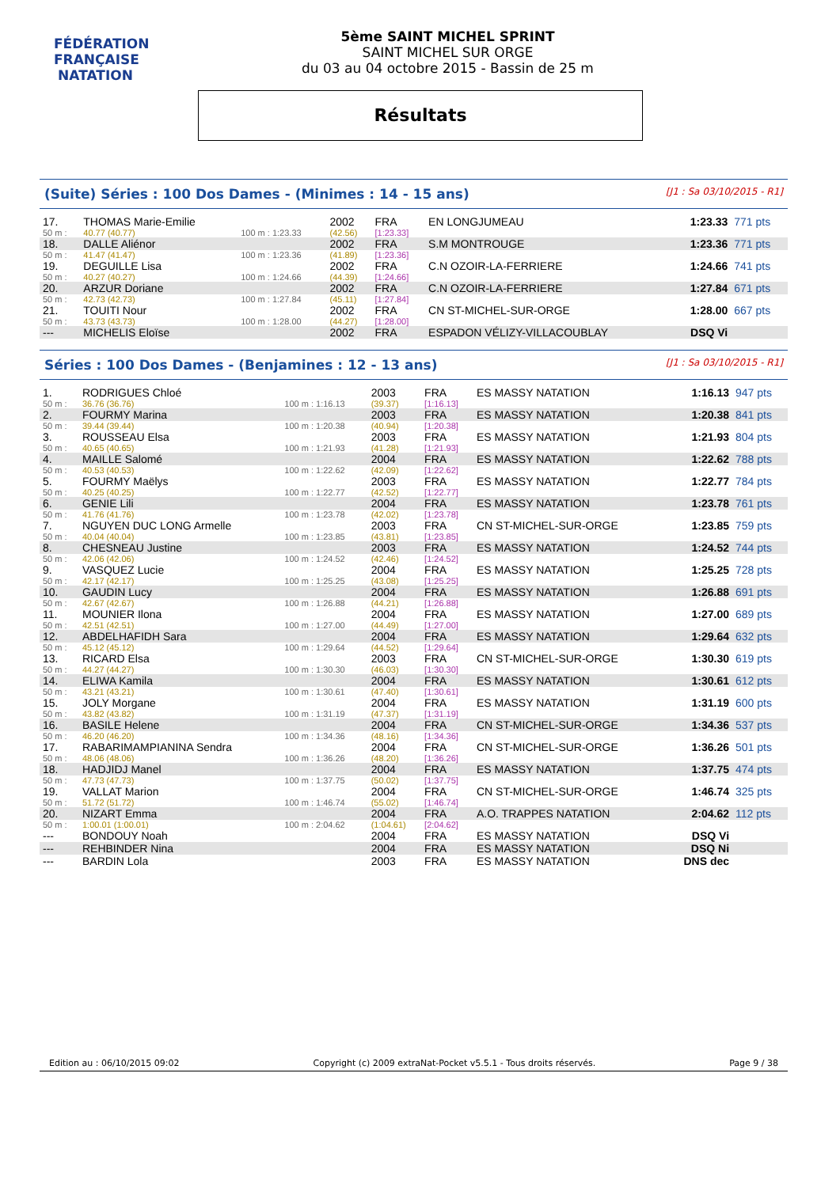FÉDÉRATION FRANÇAISE
NATATION
5ème SAINT MICHEL SPRINT
SAINT MICHEL SUR ORGE
du 03 au 04 octobre 2015 - Bassin de 25 m
Résultats
(Suite) Séries : 100 Dos Dames - (Minimes : 14 - 15 ans) [J1 : Sa 03/10/2015 - R1]
| 17. | THOMAS Marie-Emilie | | 2002 | FRA | EN LONGJUMEAU | 1:23.33 | 771 pts |
| 50 m : | 40.77 (40.77) | 100 m : 1:23.33 | (42.56) | [1:23.33] | | | |
| 18. | DALLE Aliénor | | 2002 | FRA | S.M MONTROUGE | 1:23.36 | 771 pts |
| 50 m : | 41.47 (41.47) | 100 m : 1:23.36 | (41.89) | [1:23.36] | | | |
| 19. | DEGUILLE Lisa | | 2002 | FRA | C.N OZOIR-LA-FERRIERE | 1:24.66 | 741 pts |
| 50 m : | 40.27 (40.27) | 100 m : 1:24.66 | (44.39) | [1:24.66] | | | |
| 20. | ARZUR Doriane | | 2002 | FRA | C.N OZOIR-LA-FERRIERE | 1:27.84 | 671 pts |
| 50 m : | 42.73 (42.73) | 100 m : 1:27.84 | (45.11) | [1:27.84] | | | |
| 21. | TOUITI Nour | | 2002 | FRA | CN ST-MICHEL-SUR-ORGE | 1:28.00 | 667 pts |
| 50 m : | 43.73 (43.73) | 100 m : 1:28.00 | (44.27) | [1:28.00] | | | |
| --- | MICHELIS Eloïse | | 2002 | FRA | ESPADON VÉLIZY-VILLACOUBLAY | DSQ Vi | |
Séries : 100 Dos Dames - (Benjamines : 12 - 13 ans) [J1 : Sa 03/10/2015 - R1]
| 1. | RODRIGUES Chloé | | 2003 | FRA | ES MASSY NATATION | 1:16.13 | 947 pts |
| 50 m : | 36.76 (36.76) | 100 m : 1:16.13 | (39.37) | [1:16.13] | | | |
| 2. | FOURMY Marina | | 2003 | FRA | ES MASSY NATATION | 1:20.38 | 841 pts |
| 50 m : | 39.44 (39.44) | 100 m : 1:20.38 | (40.94) | [1:20.38] | | | |
| 3. | ROUSSEAU Elsa | | 2003 | FRA | ES MASSY NATATION | 1:21.93 | 804 pts |
| 50 m : | 40.65 (40.65) | 100 m : 1:21.93 | (41.28) | [1:21.93] | | | |
| 4. | MAILLE Salomé | | 2004 | FRA | ES MASSY NATATION | 1:22.62 | 788 pts |
| 50 m : | 40.53 (40.53) | 100 m : 1:22.62 | (42.09) | [1:22.62] | | | |
| 5. | FOURMY Maëlys | | 2003 | FRA | ES MASSY NATATION | 1:22.77 | 784 pts |
| 50 m : | 40.25 (40.25) | 100 m : 1:22.77 | (42.52) | [1:22.77] | | | |
| 6. | GENIE Lili | | 2004 | FRA | ES MASSY NATATION | 1:23.78 | 761 pts |
| 50 m : | 41.76 (41.76) | 100 m : 1:23.78 | (42.02) | [1:23.78] | | | |
| 7. | NGUYEN DUC LONG Armelle | | 2003 | FRA | CN ST-MICHEL-SUR-ORGE | 1:23.85 | 759 pts |
| 50 m : | 40.04 (40.04) | 100 m : 1:23.85 | (43.81) | [1:23.85] | | | |
| 8. | CHESNEAU Justine | | 2003 | FRA | ES MASSY NATATION | 1:24.52 | 744 pts |
| 50 m : | 42.06 (42.06) | 100 m : 1:24.52 | (42.46) | [1:24.52] | | | |
| 9. | VASQUEZ Lucie | | 2004 | FRA | ES MASSY NATATION | 1:25.25 | 728 pts |
| 50 m : | 42.17 (42.17) | 100 m : 1:25.25 | (43.08) | [1:25.25] | | | |
| 10. | GAUDIN Lucy | | 2004 | FRA | ES MASSY NATATION | 1:26.88 | 691 pts |
| 50 m : | 42.67 (42.67) | 100 m : 1:26.88 | (44.21) | [1:26.88] | | | |
| 11. | MOUNIER Ilona | | 2004 | FRA | ES MASSY NATATION | 1:27.00 | 689 pts |
| 50 m : | 42.51 (42.51) | 100 m : 1:27.00 | (44.49) | [1:27.00] | | | |
| 12. | ABDELHAFIDH Sara | | 2004 | FRA | ES MASSY NATATION | 1:29.64 | 632 pts |
| 50 m : | 45.12 (45.12) | 100 m : 1:29.64 | (44.52) | [1:29.64] | | | |
| 13. | RICARD Elsa | | 2003 | FRA | CN ST-MICHEL-SUR-ORGE | 1:30.30 | 619 pts |
| 50 m : | 44.27 (44.27) | 100 m : 1:30.30 | (46.03) | [1:30.30] | | | |
| 14. | ELIWA Kamila | | 2004 | FRA | ES MASSY NATATION | 1:30.61 | 612 pts |
| 50 m : | 43.21 (43.21) | 100 m : 1:30.61 | (47.40) | [1:30.61] | | | |
| 15. | JOLY Morgane | | 2004 | FRA | ES MASSY NATATION | 1:31.19 | 600 pts |
| 50 m : | 43.82 (43.82) | 100 m : 1:31.19 | (47.37) | [1:31.19] | | | |
| 16. | BASILE Helene | | 2004 | FRA | CN ST-MICHEL-SUR-ORGE | 1:34.36 | 537 pts |
| 50 m : | 46.20 (46.20) | 100 m : 1:34.36 | (48.16) | [1:34.36] | | | |
| 17. | RABARIMAMPIANINA Sendra | | 2004 | FRA | CN ST-MICHEL-SUR-ORGE | 1:36.26 | 501 pts |
| 50 m : | 48.06 (48.06) | 100 m : 1:36.26 | (48.20) | [1:36.26] | | | |
| 18. | HADJIDJ Manel | | 2004 | FRA | ES MASSY NATATION | 1:37.75 | 474 pts |
| 50 m : | 47.73 (47.73) | 100 m : 1:37.75 | (50.02) | [1:37.75] | | | |
| 19. | VALLAT Marion | | 2004 | FRA | CN ST-MICHEL-SUR-ORGE | 1:46.74 | 325 pts |
| 50 m : | 51.72 (51.72) | 100 m : 1:46.74 | (55.02) | [1:46.74] | | | |
| 20. | NIZART Emma | | 2004 | FRA | A.O. TRAPPES NATATION | 2:04.62 | 112 pts |
| 50 m : | 1:00.01 (1:00.01) | 100 m : 2:04.62 | (1:04.61) | [2:04.62] | | | |
| --- | BONDOUY Noah | | 2004 | FRA | ES MASSY NATATION | DSQ Vi | |
| --- | REHBINDER Nina | | 2004 | FRA | ES MASSY NATATION | DSQ Ni | |
| --- | BARDIN Lola | | 2003 | FRA | ES MASSY NATATION | DNS dec | |
Edition au : 06/10/2015 09:02 Copyright (c) 2009 extraNat-Pocket v5.5.1 - Tous droits réservés. Page 9 / 38